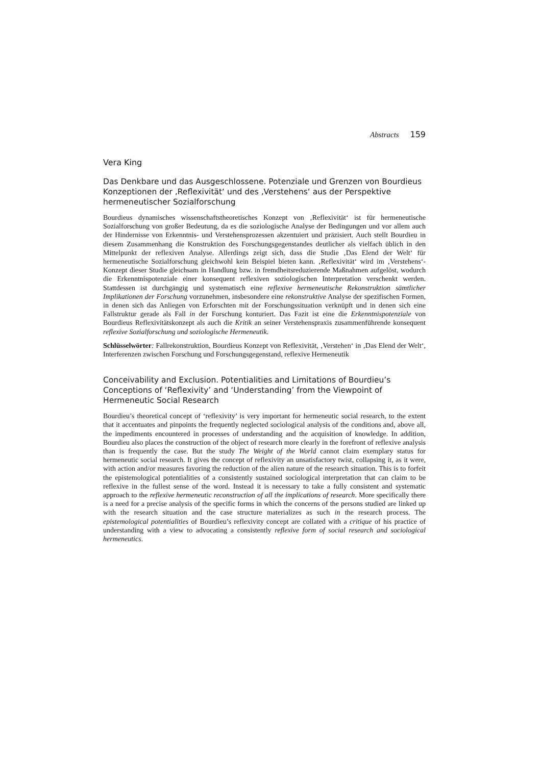Abstracts 159
Vera King
Das Denkbare und das Ausgeschlossene. Potenziale und Grenzen von Bourdieus Konzeptionen der ‚Reflexivität‘ und des ‚Verstehens‘ aus der Perspektive hermeneutischer Sozialforschung
Bourdieus dynamisches wissenschaftstheoretisches Konzept von ‚Reflexivität‘ ist für hermeneutische Sozialforschung von großer Bedeutung, da es die soziologische Analyse der Bedingungen und vor allem auch der Hindernisse von Erkenntnis- und Verstehensprozessen akzentuiert und präzisiert. Auch stellt Bourdieu in diesem Zusammenhang die Konstruktion des Forschungsgegenstandes deutlicher als vielfach üblich in den Mittelpunkt der reflexiven Analyse. Allerdings zeigt sich, dass die Studie ‚Das Elend der Welt‘ für hermeneutische Sozialforschung gleichwohl kein Beispiel bieten kann. ‚Reflexivität‘ wird im ‚Verstehens‘-Konzept dieser Studie gleichsam in Handlung bzw. in fremdheitsreduzierende Maßnahmen aufgelöst, wodurch die Erkenntnispotenziale einer konsequent reflexiven soziologischen Interpretation verschenkt werden. Stattdessen ist durchgängig und systematisch eine reflexive hermeneutische Rekonstruktion sämtlicher Implikationen der Forschung vorzunehmen, insbesondere eine rekonstruktive Analyse der spezifischen Formen, in denen sich das Anliegen von Erforschten mit der Forschungssituation verknüpft und in denen sich eine Fallstruktur gerade als Fall in der Forschung konturiert. Das Fazit ist eine die Erkenntnispotenziale von Bourdieus Reflexivitätskonzept als auch die Kritik an seiner Verstehenspraxis zusammenführende konsequent reflexive Sozialforschung und soziologische Hermeneutik.
Schlüsselwörter: Fallrekonstruktion, Bourdieus Konzept von Reflexivität, ‚Verstehen‘ in ‚Das Elend der Welt‘, Interferenzen zwischen Forschung und Forschungsgegenstand, reflexive Hermeneutik
Conceivability and Exclusion. Potentialities and Limitations of Bourdieu’s Conceptions of ‘Reflexivity’ and ‘Understanding’ from the Viewpoint of Hermeneutic Social Research
Bourdieu’s theoretical concept of ‘reflexivity’ is very important for hermeneutic social research, to the extent that it accentuates and pinpoints the frequently neglected sociological analysis of the conditions and, above all, the impediments encountered in processes of understanding and the acquisition of knowledge. In addition, Bourdieu also places the construction of the object of research more clearly in the forefront of reflexive analysis than is frequently the case. But the study The Weight of the World cannot claim exemplary status for hermeneutic social research. It gives the concept of reflexivity an unsatisfactory twist, collapsing it, as it were, with action and/or measures favoring the reduction of the alien nature of the research situation. This is to forfeit the epistemological potentialities of a consistently sustained sociological interpretation that can claim to be reflexive in the fullest sense of the word. Instead it is necessary to take a fully consistent and systematic approach to the reflexive hermeneutic reconstruction of all the implications of research. More specifically there is a need for a precise analysis of the specific forms in which the concerns of the persons studied are linked up with the research situation and the case structure materializes as such in the research process. The epistemological potentialities of Bourdieu’s reflexivity concept are collated with a critique of his practice of understanding with a view to advocating a consistently reflexive form of social research and sociological hermeneutics.